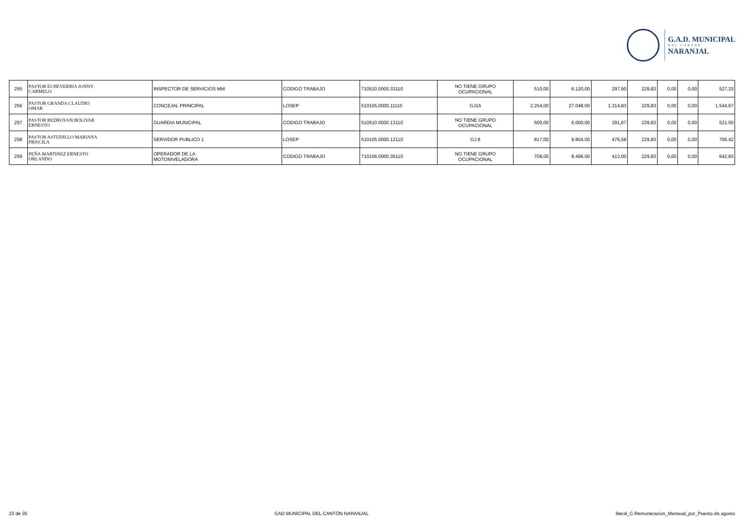G.A.D. MUNICIPAL
DEL CANTÓN
NARANJAL
| 255 | PASTOR ECHEVERRIA JONNY CARMELO | INSPECTOR DE SERVICIOS MM | CODIGO TRABAJO | 710510.0000.33110 | NO TIENE GRUPO OCUPACIONAL | 510,00 | 6.120,00 | 297,50 | 229,83 | 0,00 | 0,00 | 527,33 |
| 256 | PASTOR GRANDA CLAUDIO OMAR | CONCEJAL PRINCIPAL | LOSEP | 510105,0000,11110 | GJ16 | 2.254,00 | 27.048,00 | 1.314,83 | 229,83 | 0,00 | 0,00 | 1.544,67 |
| 257 | PASTOR REDROVAN BOLIVAR ERNESTO | GUARDIA MUNICIPAL | CODIGO TRABAJO | 510510.0000.13110 | NO TIENE GRUPO OCUPACIONAL | 500,00 | 6.000,00 | 291,67 | 229,83 | 0,00 | 0,00 | 521,50 |
| 258 | PASTOR ASTUDILLO MARIANA PRISCILA | SERVIDOR PUBLICO 1 | LOSEP | 510105.0000.12110 | GJ 8 | 817,00 | 9.804,00 | 476,58 | 229,83 | 0,00 | 0,00 | 706,42 |
| 259 | PEÑA MARTINEZ ERNESTO ORLANDO | OPERADOR DE LA MOTONIVELADORA | CODIGO TRABAJO | 710106.0000.36110 | NO TIENE GRUPO OCUPACIONAL | 708,00 | 8.496,00 | 413,00 | 229,83 | 0,00 | 0,00 | 642,83 |
23 de 35 GAD MUNICIPAL DEL CANTÓN NARANJAL literal_C-Remuneracion_Mensual_por_Puesto.xls agosto